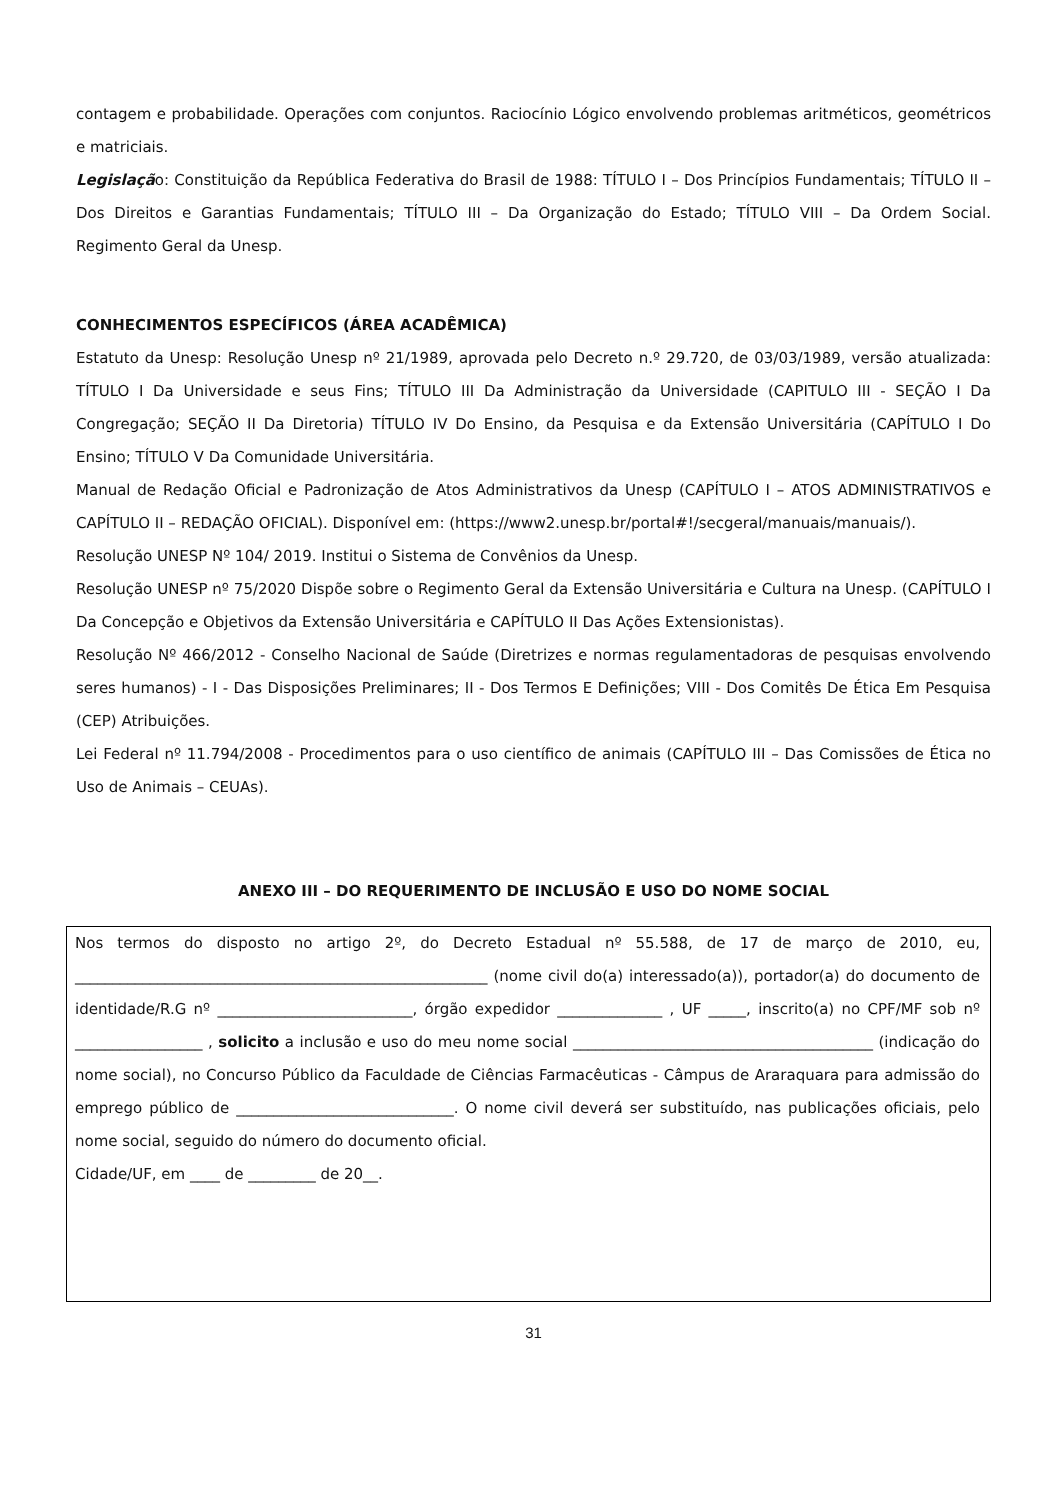contagem e probabilidade. Operações com conjuntos. Raciocínio Lógico envolvendo problemas aritméticos, geométricos e matriciais.
Legislação: Constituição da República Federativa do Brasil de 1988: TÍTULO I – Dos Princípios Fundamentais; TÍTULO II – Dos Direitos e Garantias Fundamentais; TÍTULO III – Da Organização do Estado; TÍTULO VIII – Da Ordem Social. Regimento Geral da Unesp.
CONHECIMENTOS ESPECÍFICOS (ÁREA ACADÊMICA)
Estatuto da Unesp: Resolução Unesp nº 21/1989, aprovada pelo Decreto n.º 29.720, de 03/03/1989, versão atualizada: TÍTULO I Da Universidade e seus Fins; TÍTULO III Da Administração da Universidade (CAPITULO III - SEÇÃO I Da Congregação; SEÇÃO II Da Diretoria) TÍTULO IV Do Ensino, da Pesquisa e da Extensão Universitária (CAPÍTULO I Do Ensino; TÍTULO V Da Comunidade Universitária.
Manual de Redação Oficial e Padronização de Atos Administrativos da Unesp (CAPÍTULO I – ATOS ADMINISTRATIVOS e CAPÍTULO II – REDAÇÃO OFICIAL). Disponível em: (https://www2.unesp.br/portal#!/secgeral/manuais/manuais/).
Resolução UNESP Nº 104/ 2019. Institui o Sistema de Convênios da Unesp.
Resolução UNESP nº 75/2020 Dispõe sobre o Regimento Geral da Extensão Universitária e Cultura na Unesp. (CAPÍTULO I Da Concepção e Objetivos da Extensão Universitária e CAPÍTULO II Das Ações Extensionistas).
Resolução Nº 466/2012 - Conselho Nacional de Saúde (Diretrizes e normas regulamentadoras de pesquisas envolvendo seres humanos) - I - Das Disposições Preliminares; II - Dos Termos E Definições; VIII - Dos Comitês De Ética Em Pesquisa (CEP) Atribuições.
Lei Federal nº 11.794/2008 - Procedimentos para o uso científico de animais (CAPÍTULO III – Das Comissões de Ética no Uso de Animais – CEUAs).
ANEXO III – DO REQUERIMENTO DE INCLUSÃO E USO DO NOME SOCIAL
Nos termos do disposto no artigo 2º, do Decreto Estadual nº 55.588, de 17 de março de 2010, eu, _______________________________________________________ (nome civil do(a) interessado(a)), portador(a) do documento de identidade/R.G nº __________________________, órgão expedidor ______________ , UF _____, inscrito(a) no CPF/MF sob nº _________________ , solicito a inclusão e uso do meu nome social ________________________________________ (indicação do nome social), no Concurso Público da Faculdade de Ciências Farmacêuticas - Câmpus de Araraquara para admissão do emprego público de _____________________________. O nome civil deverá ser substituído, nas publicações oficiais, pelo nome social, seguido do número do documento oficial.
Cidade/UF, em ____ de _________ de 20__.
31